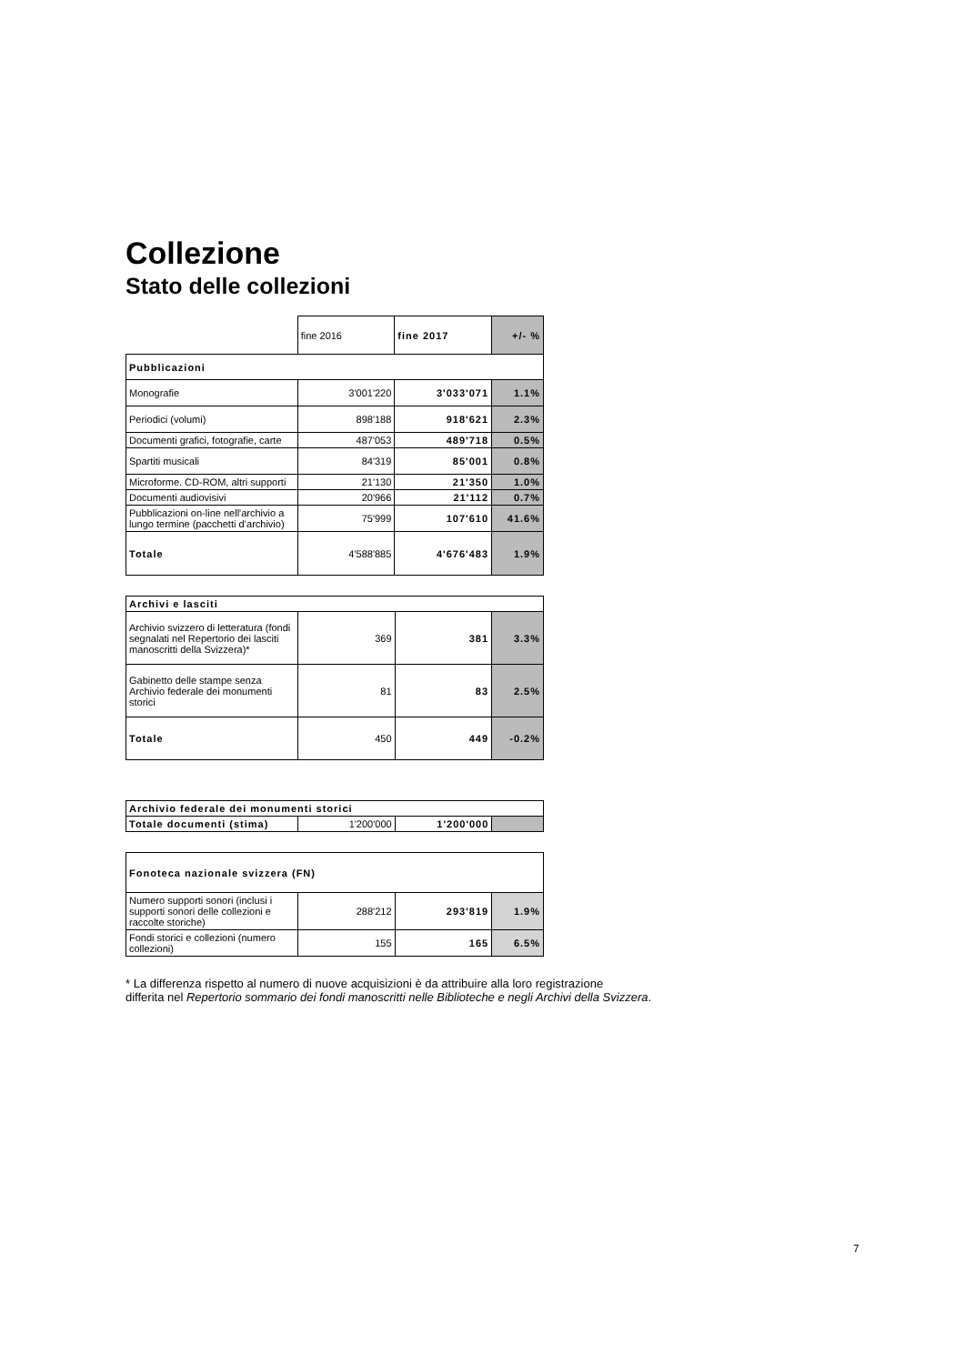Collezione
Stato delle collezioni
| | fine 2016 | fine 2017 | +/- % |
| Pubblicazioni | | | |
| Monografie | 3'001'220 | 3'033'071 | 1.1% |
| Periodici (volumi) | 898'188 | 918'621 | 2.3% |
| Documenti grafici, fotografie, carte | 487'053 | 489'718 | 0.5% |
| Spartiti musicali | 84'319 | 85'001 | 0.8% |
| Microforme. CD-ROM, altri supporti | 21'130 | 21'350 | 1.0% |
| Documenti audiovisivi | 20'966 | 21'112 | 0.7% |
| Pubblicazioni on-line nell'archivio a lungo termine (pacchetti d’archivio) | 75'999 | 107'610 | 41.6% |
| Totale | 4'588'885 | 4'676'483 | 1.9% |
| Archivi e lasciti | | | |
| Archivio svizzero di letteratura (fondi segnalati nel Repertorio dei lasciti manoscritti della Svizzera)* | 369 | 381 | 3.3% |
| Gabinetto delle stampe senza Archivio federale dei monumenti storici | 81 | 83 | 2.5% |
| Totale | 450 | 449 | -0.2% |
| Archivio federale dei monumenti storici | | | |
| Totale documenti (stima) | 1'200'000 | 1'200'000 | |
| Fonoteca nazionale svizzera (FN) | | | |
| Numero supporti sonori (inclusi i supporti sonori delle collezioni e raccolte storiche) | 288'212 | 293'819 | 1.9% |
| Fondi storici e collezioni (numero collezioni) | 155 | 165 | 6.5% |
* La differenza rispetto al numero di nuove acquisizioni è da attribuire alla loro registrazione
differita nel Repertorio sommario dei fondi manoscritti nelle Biblioteche e negli Archivi della Svizzera.
7